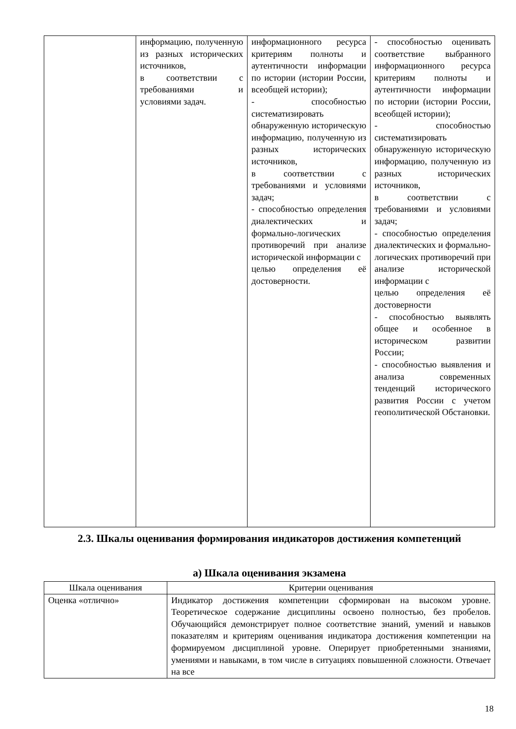| | информацию, полученную из разных исторических источников, в соответствии с требованиями и условиями задач. | информационного ресурса критериям полноты и аутентичности информации по истории (истории России, всеобщей истории); - способностью систематизировать обнаруженную историческую информацию, полученную из разных исторических источников, в соответствии с требованиями и условиями задач; - способностью определения диалектических и формально-логических противоречий при анализе исторической информации с целью определения её достоверности. | - способностью оценивать соответствие выбранного информационного ресурса критериям полноты и аутентичности информации по истории (истории России, всеобщей истории); - способностью систематизировать обнаруженную историческую информацию, полученную из разных исторических источников, в соответствии с требованиями и условиями задач; - способностью определения диалектических и формально-логических противоречий при анализе исторической информации с целью определения её достоверности - способностью выявлять общее и особенное в историческом развитии России; - способностью выявления и анализа современных тенденций исторического развития России с учетом геополитической Обстановки. |
2.3. Шкалы оценивания формирования индикаторов достижения компетенций
а) Шкала оценивания экзамена
| Шкала оценивания | Критерии оценивания |
| --- | --- |
| Оценка «отлично» | Индикатор достижения компетенции сформирован на высоком уровне. Теоретическое содержание дисциплины освоено полностью, без пробелов. Обучающийся демонстрирует полное соответствие знаний, умений и навыков показателям и критериям оценивания индикатора достижения компетенции на формируемом дисциплиной уровне. Оперирует приобретенными знаниями, умениями и навыками, в том числе в ситуациях повышенной сложности. Отвечает на все |
18